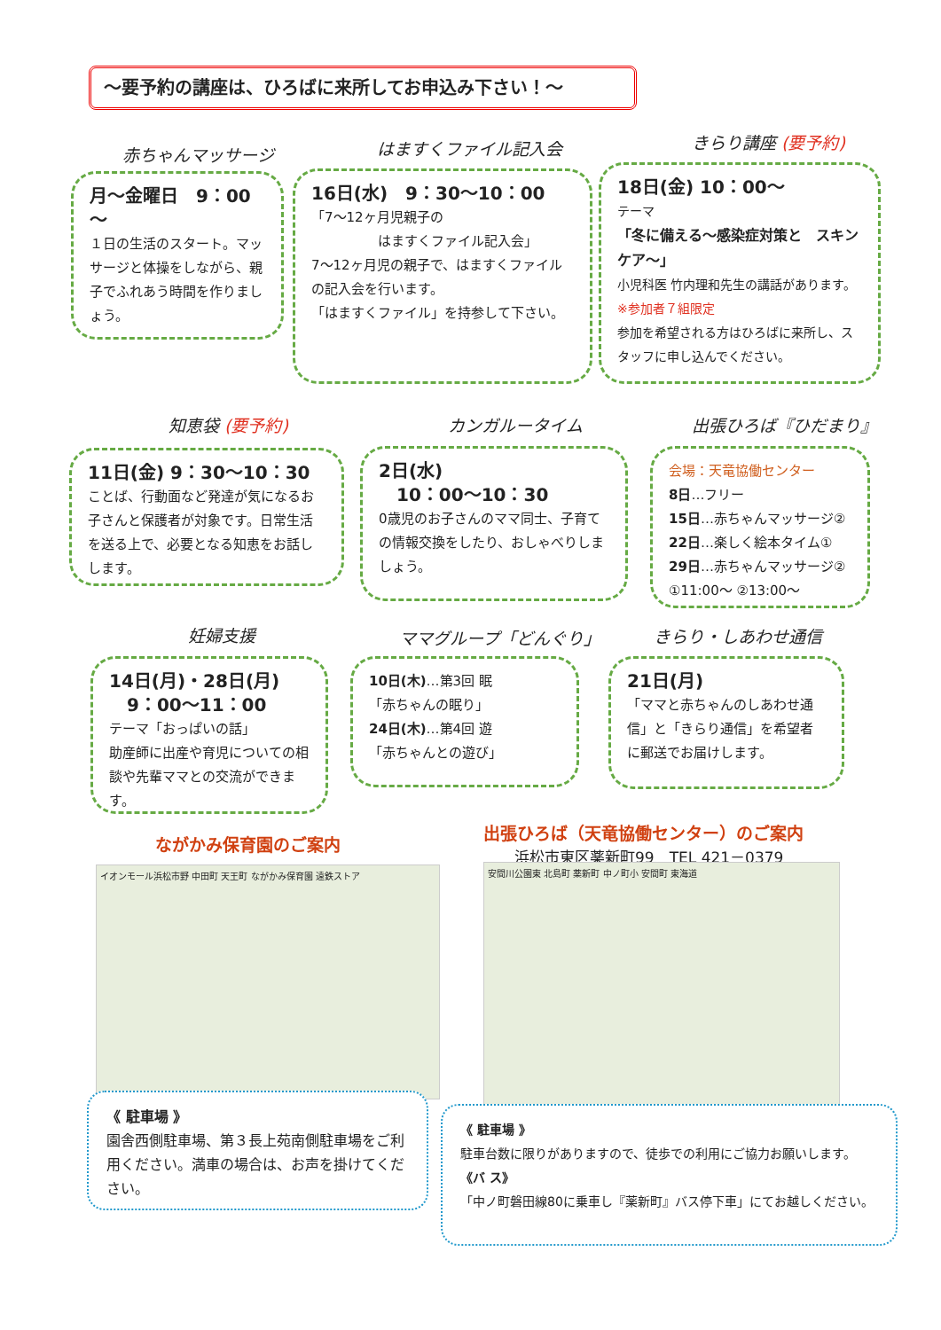～要予約の講座は、ひろばに来所してお申込み下さい！～
赤ちゃんマッサージ はますくファイル記入会 きらり講座 (要予約)
月～金曜日　9：00～
１日の生活のスタート。マッサージと体操をしながら、親子でふれあう時間を作りましょう。
16日(水)　9：30～10：00
「7～12ヶ月児親子の
　　　　　はますくファイル記入会」
7～12ヶ月児の親子で、はますくファイルの記入会を行います。
「はますくファイル」を持参して下さい。
18日(金) 10：00～
テーマ
「冬に備える～感染症対策と　スキンケア～」
小児科医 竹内理和先生の講話があります。
※参加者７組限定
参加を希望される方はひろばに来所し、スタッフに申し込んでください。
知恵袋 (要予約) カンガルータイム 出張ひろば『ひだまり』
11日(金) 9：30～10：30
ことば、行動面など発達が気になるお子さんと保護者が対象です。日常生活を送る上で、必要となる知恵をお話しします。
2日(水)
　10：00～10：30
0歳児のお子さんのママ同士、子育ての情報交換をしたり、おしゃべりしましょう。
会場：天竜協働センター
8日…フリー
15日…赤ちゃんマッサージ②
22日…楽しく絵本タイム①
29日…赤ちゃんマッサージ②
①11:00～ ②13:00～
妊婦支援 ママグループ「どんぐり」 きらり・しあわせ通信
14日(月)・28日(月)
　9：00～11：00
テーマ「おっぱいの話」
助産師に出産や育児についての相談や先輩ママとの交流ができます。
10日(木)…第3回 眠
「赤ちゃんの眠り」
24日(木)…第4回 遊
「赤ちゃんとの遊び」
21日(月)
「ママと赤ちゃんのしあわせ通信」と「きらり通信」を希望者に郵送でお届けします。
ながかみ保育園のご案内
出張ひろば（天竜協働センター）のご案内
浜松市東区薬新町99　TEL 421－0379
イオンモール浜松市野 中田町 天王町 ながかみ保育園 遠鉄ストア 安間川公園東 北島町 薬新町 中ノ町小 安間町 東海道
《 駐車場 》
園舎西側駐車場、第３長上苑南側駐車場をご利用ください。満車の場合は、お声を掛けてください。
《 駐車場 》
駐車台数に限りがありますので、徒歩での利用にご協力お願いします。
《バ ス》
「中ノ町磐田線80に乗車し『薬新町』バス停下車」にてお越しください。